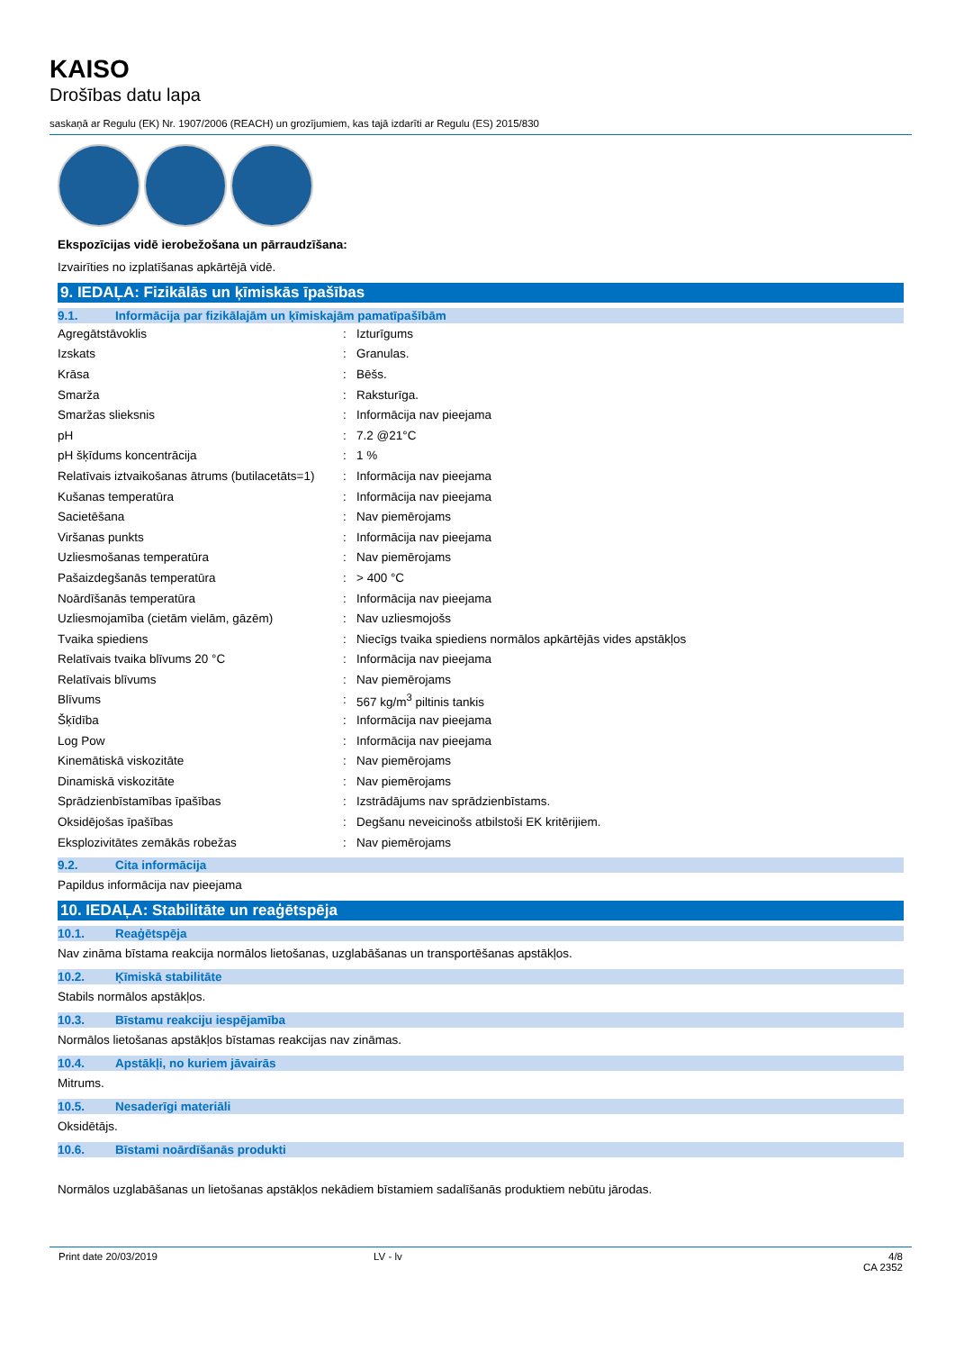KAISO
Drošības datu lapa
saskaņā ar Regulu (EK) Nr. 1907/2006 (REACH) un grozījumiem, kas tajā izdarīti ar Regulu (ES) 2015/830
Ekspozīcijas vidē ierobežošana un pārraudzīšana:
Izvairīties no izplatīšanas apkārtējā vidē.
9. IEDAĻA: Fizikālās un ķīmiskās īpašības
9.1. Informācija par fizikālajām un ķīmiskajām pamatīpašībām
| Agregātstāvoklis | : | Izturīgums |
| Izskats | : | Granulas. |
| Krāsa | : | Bēšs. |
| Smarža | : | Raksturīga. |
| Smaržas slieksnis | : | Informācija nav pieejama |
| pH | : | 7.2 @21°C |
| pH šķīdums koncentrācija | : | 1 % |
| Relatīvais iztvaikošanas ātrums (butilacetāts=1) | : | Informācija nav pieejama |
| Kušanas temperatūra | : | Informācija nav pieejama |
| Sacietēšana | : | Nav piemērojams |
| Viršanas punkts | : | Informācija nav pieejama |
| Uzliesmošanas temperatūra | : | Nav piemērojams |
| Pašaizdegšanās temperatūra | : | > 400 °C |
| Noārdīšanās temperatūra | : | Informācija nav pieejama |
| Uzliesmojamība (cietām vielām, gāzēm) | : | Nav uzliesmojošs |
| Tvaika spiediens | : | Niecīgs tvaika spiediens normālos apkārtējās vides apstākļos |
| Relatīvais tvaika blīvums 20 °C | : | Informācija nav pieejama |
| Relatīvais blīvums | : | Nav piemērojams |
| Blīvums | : | 567 kg/m<sup>3</sup> piltinis tankis |
| Šķīdība | : | Informācija nav pieejama |
| Log Pow | : | Informācija nav pieejama |
| Kinemātiskā viskozitāte | : | Nav piemērojams |
| Dinamiskā viskozitāte | : | Nav piemērojams |
| Sprādzienbīstamības īpašības | : | Izstrādājums nav sprādzienbīstams. |
| Oksidējošas īpašības | : | Degšanu neveicinošs atbilstoši EK kritērijiem. |
| Eksplozivitātes zemākās robežas | : | Nav piemērojams |
9.2. Cita informācija
Papildus informācija nav pieejama
10. IEDAĻA: Stabilitāte un reaģētspēja
10.1. Reaģētspēja
Nav zināma bīstama reakcija normālos lietošanas, uzglabāšanas un transportēšanas apstākļos.
10.2. Ķīmiskā stabilitāte
Stabils normālos apstākļos.
10.3. Bīstamu reakciju iespējamība
Normālos lietošanas apstākļos bīstamas reakcijas nav zināmas.
10.4. Apstākļi, no kuriem jāvairās
Mitrums.
10.5. Nesaderīgi materiāli
Oksidētājs.
10.6. Bīstami noārdīšanās produkti
Normālos uzglabāšanas un lietošanas apstākļos nekādiem bīstamiem sadalīšanās produktiem nebūtu jārodas.
Print date 20/03/2019 LV - lv 4/8
CA 2352